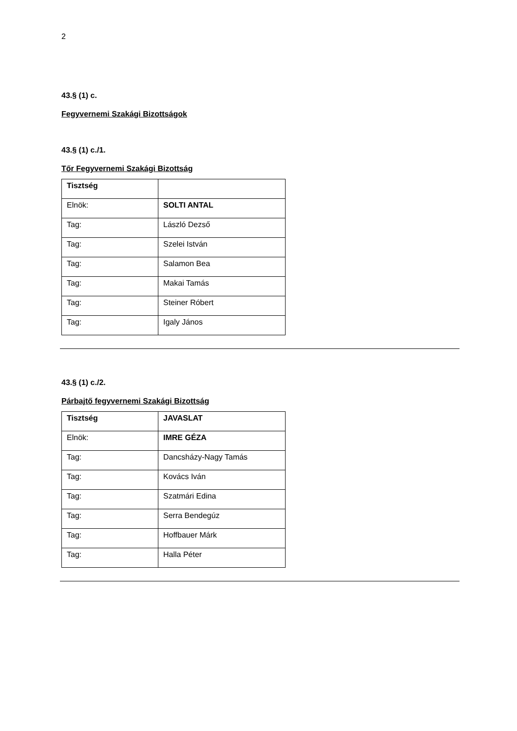2
43.§ (1) c.
Fegyvernemi Szakági Bizottságok
43.§ (1) c./1.
Tőr Fegyvernemi Szakági Bizottság
| Tisztség | |
| Elnök: | SOLTI ANTAL |
| Tag: | László Dezső |
| Tag: | Szelei István |
| Tag: | Salamon Bea |
| Tag: | Makai Tamás |
| Tag: | Steiner Róbert |
| Tag: | Igaly János |
43.§ (1) c./2.
Párbajtő fegyvernemi Szakági Bizottság
| Tisztség | JAVASLAT |
| Elnök: | IMRE GÉZA |
| Tag: | Dancsházy-Nagy Tamás |
| Tag: | Kovács Iván |
| Tag: | Szatmári Edina |
| Tag: | Serra Bendegúz |
| Tag: | Hoffbauer Márk |
| Tag: | Halla Péter |